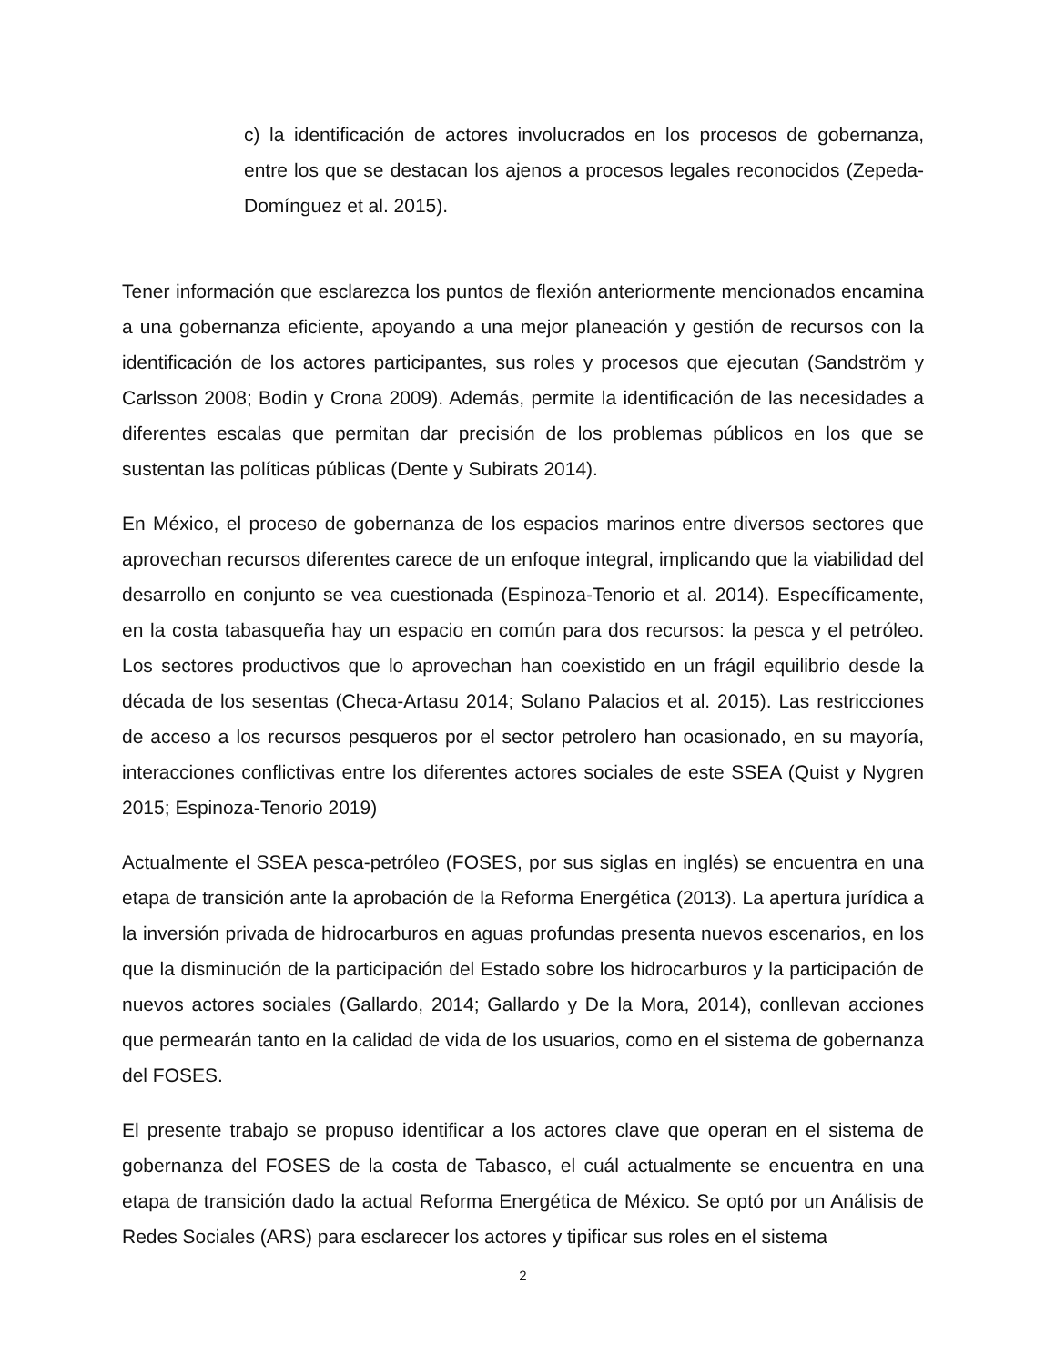c) la identificación de actores involucrados en los procesos de gobernanza, entre los que se destacan los ajenos a procesos legales reconocidos (Zepeda-Domínguez et al. 2015).
Tener información que esclarezca los puntos de flexión anteriormente mencionados encamina a una gobernanza eficiente, apoyando a una mejor planeación y gestión de recursos con la identificación de los actores participantes, sus roles y procesos que ejecutan (Sandström y Carlsson 2008; Bodin y Crona 2009). Además, permite la identificación de las necesidades a diferentes escalas que permitan dar precisión de los problemas públicos en los que se sustentan las políticas públicas (Dente y Subirats 2014).
En México, el proceso de gobernanza de los espacios marinos entre diversos sectores que aprovechan recursos diferentes carece de un enfoque integral, implicando que la viabilidad del desarrollo en conjunto se vea cuestionada (Espinoza-Tenorio et al. 2014). Específicamente, en la costa tabasqueña hay un espacio en común para dos recursos: la pesca y el petróleo. Los sectores productivos que lo aprovechan han coexistido en un frágil equilibrio desde la década de los sesentas (Checa-Artasu 2014; Solano Palacios et al. 2015). Las restricciones de acceso a los recursos pesqueros por el sector petrolero han ocasionado, en su mayoría, interacciones conflictivas entre los diferentes actores sociales de este SSEA (Quist y Nygren 2015; Espinoza-Tenorio 2019)
Actualmente el SSEA pesca-petróleo (FOSES, por sus siglas en inglés) se encuentra en una etapa de transición ante la aprobación de la Reforma Energética (2013). La apertura jurídica a la inversión privada de hidrocarburos en aguas profundas presenta nuevos escenarios, en los que la disminución de la participación del Estado sobre los hidrocarburos y la participación de nuevos actores sociales (Gallardo, 2014; Gallardo y De la Mora, 2014), conllevan acciones que permearán tanto en la calidad de vida de los usuarios, como en el sistema de gobernanza del FOSES.
El presente trabajo se propuso identificar a los actores clave que operan en el sistema de gobernanza del FOSES de la costa de Tabasco, el cuál actualmente se encuentra en una etapa de transición dado la actual Reforma Energética de México. Se optó por un Análisis de Redes Sociales (ARS) para esclarecer los actores y tipificar sus roles en el sistema
2